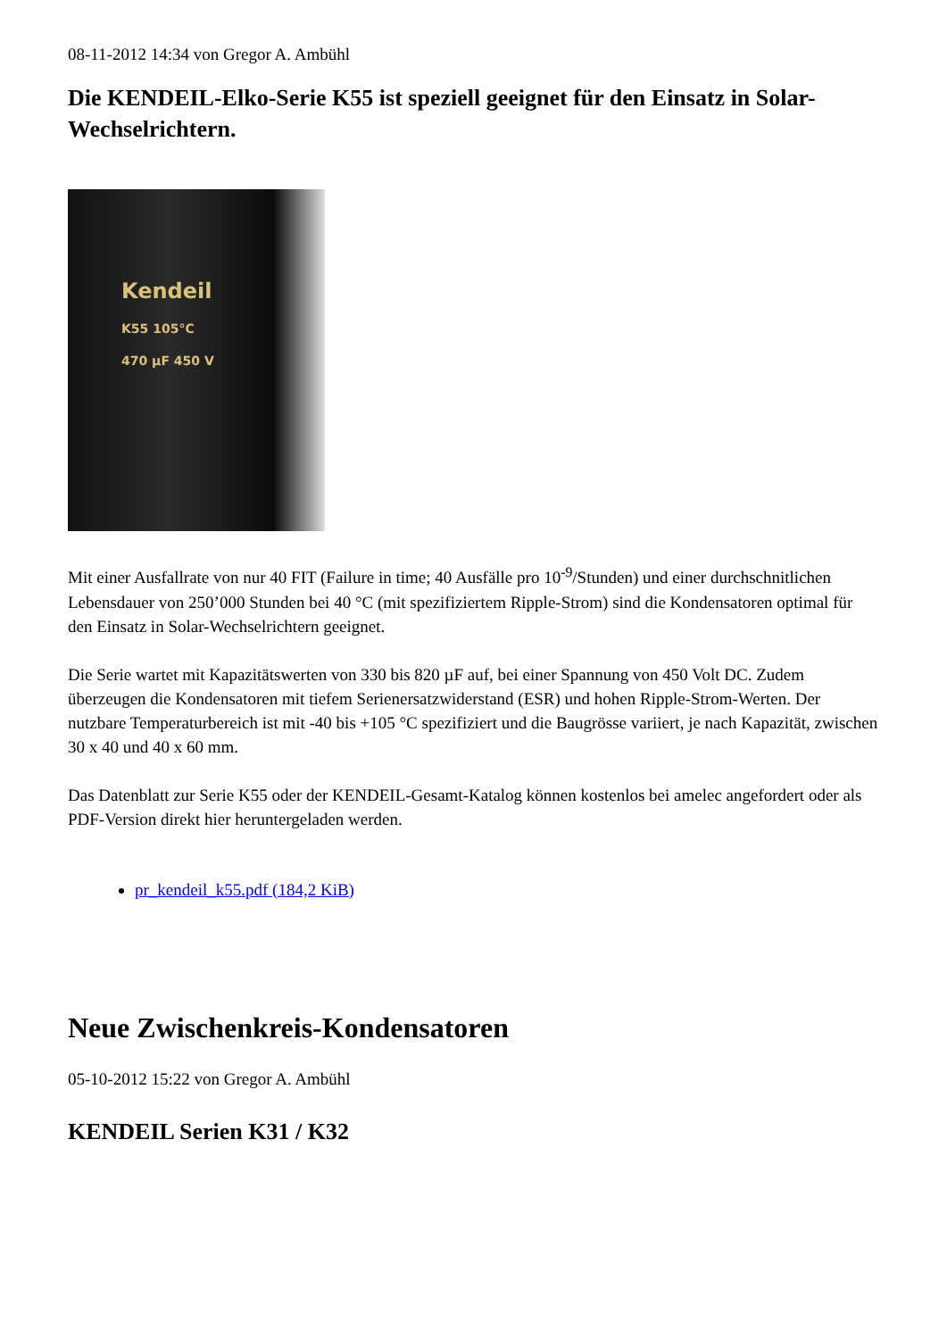08-11-2012 14:34 von Gregor A. Ambühl
Die KENDEIL-Elko-Serie K55 ist speziell geeignet für den Einsatz in Solar-Wechselrichtern.
Kendeil
K55 105°C
470 µF 450 V
Mit einer Ausfallrate von nur 40 FIT (Failure in time; 40 Ausfälle pro 10<sup>-9</sup>/Stunden) und einer durchschnitlichen Lebensdauer von 250’000 Stunden bei 40 °C (mit spezifiziertem Ripple-Strom) sind die Kondensatoren optimal für den Einsatz in Solar-Wechselrichtern geeignet.
Die Serie wartet mit Kapazitätswerten von 330 bis 820 µF auf, bei einer Spannung von 450 Volt DC. Zudem überzeugen die Kondensatoren mit tiefem Serienersatzwiderstand (ESR) und hohen Ripple-Strom-Werten. Der nutzbare Temperaturbereich ist mit -40 bis +105 °C spezifiziert und die Baugrösse variiert, je nach Kapazität, zwischen 30 x 40 und 40 x 60 mm.
Das Datenblatt zur Serie K55 oder der KENDEIL-Gesamt-Katalog können kostenlos bei amelec angefordert oder als PDF-Version direkt hier heruntergeladen werden.
pr_kendeil_k55.pdf (184,2 KiB)
Neue Zwischenkreis-Kondensatoren
05-10-2012 15:22 von Gregor A. Ambühl
KENDEIL Serien K31 / K32